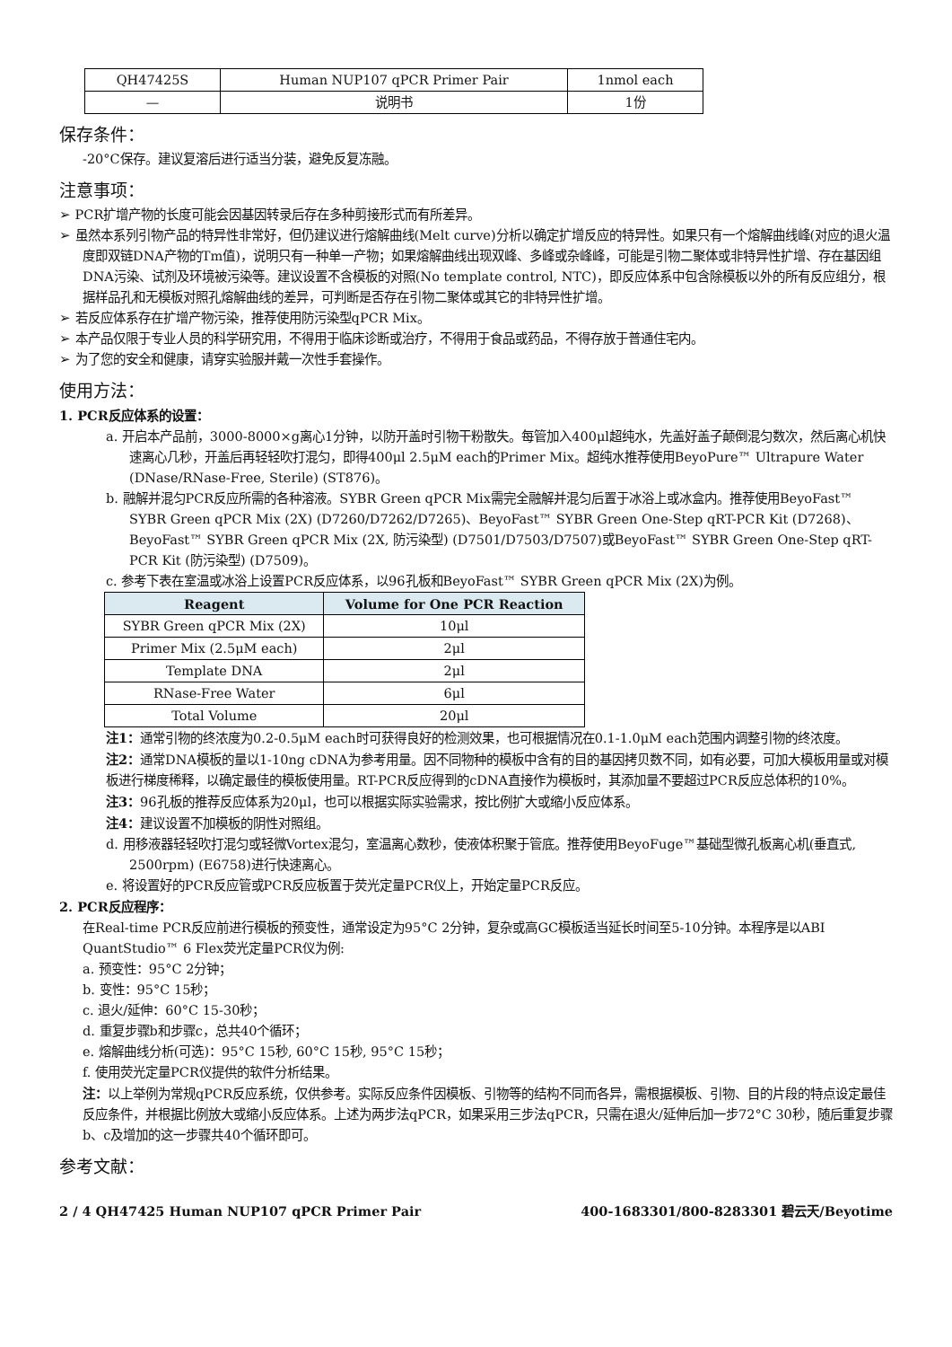| QH47425S | Human NUP107 qPCR Primer Pair | 1nmol each |
| — | 说明书 | 1份 |
保存条件：
-20°C保存。建议复溶后进行适当分装，避免反复冻融。
注意事项：
➢ PCR扩增产物的长度可能会因基因转录后存在多种剪接形式而有所差异。
➢ 虽然本系列引物产品的特异性非常好，但仍建议进行熔解曲线(Melt curve)分析以确定扩增反应的特异性。如果只有一个熔解曲线峰(对应的退火温度即双链DNA产物的Tm值)，说明只有一种单一产物；如果熔解曲线出现双峰、多峰或杂峰峰，可能是引物二聚体或非特异性扩增、存在基因组DNA污染、试剂及环境被污染等。建议设置不含模板的对照(No template control, NTC)，即反应体系中包含除模板以外的所有反应组分，根据样品孔和无模板对照孔熔解曲线的差异，可判断是否存在引物二聚体或其它的非特异性扩增。
➢ 若反应体系存在扩增产物污染，推荐使用防污染型qPCR Mix。
➢ 本产品仅限于专业人员的科学研究用，不得用于临床诊断或治疗，不得用于食品或药品，不得存放于普通住宅内。
➢ 为了您的安全和健康，请穿实验服并戴一次性手套操作。
使用方法：
1. PCR反应体系的设置：
a. 开启本产品前，3000-8000×g离心1分钟，以防开盖时引物干粉散失。每管加入400μl超纯水，先盖好盖子颠倒混匀数次，然后离心机快速离心几秒，开盖后再轻轻吹打混匀，即得400μl 2.5μM each的Primer Mix。超纯水推荐使用BeyoPure™ Ultrapure Water (DNase/RNase-Free, Sterile) (ST876)。
b. 融解并混匀PCR反应所需的各种溶液。SYBR Green qPCR Mix需完全融解并混匀后置于冰浴上或冰盒内。推荐使用BeyoFast™ SYBR Green qPCR Mix (2X) (D7260/D7262/D7265)、BeyoFast™ SYBR Green One-Step qRT-PCR Kit (D7268)、BeyoFast™ SYBR Green qPCR Mix (2X, 防污染型) (D7501/D7503/D7507)或BeyoFast™ SYBR Green One-Step qRT-PCR Kit (防污染型) (D7509)。
c. 参考下表在室温或冰浴上设置PCR反应体系，以96孔板和BeyoFast™ SYBR Green qPCR Mix (2X)为例。
| Reagent | Volume for One PCR Reaction |
| --- | --- |
| SYBR Green qPCR Mix (2X) | 10μl |
| Primer Mix (2.5μM each) | 2μl |
| Template DNA | 2μl |
| RNase-Free Water | 6μl |
| Total Volume | 20μl |
注1：通常引物的终浓度为0.2-0.5μM each时可获得良好的检测效果，也可根据情况在0.1-1.0μM each范围内调整引物的终浓度。
注2：通常DNA模板的量以1-10ng cDNA为参考用量。因不同物种的模板中含有的目的基因拷贝数不同，如有必要，可加大模板用量或对模板进行梯度稀释，以确定最佳的模板使用量。RT-PCR反应得到的cDNA直接作为模板时，其添加量不要超过PCR反应总体积的10%。
注3：96孔板的推荐反应体系为20μl，也可以根据实际实验需求，按比例扩大或缩小反应体系。
注4：建议设置不加模板的阴性对照组。
d. 用移液器轻轻吹打混匀或轻微Vortex混匀，室温离心数秒，使液体积聚于管底。推荐使用BeyoFuge™基础型微孔板离心机(垂直式, 2500rpm) (E6758)进行快速离心。
e. 将设置好的PCR反应管或PCR反应板置于荧光定量PCR仪上，开始定量PCR反应。
2. PCR反应程序：
在Real-time PCR反应前进行模板的预变性，通常设定为95°C 2分钟，复杂或高GC模板适当延长时间至5-10分钟。本程序是以ABI QuantStudio™ 6 Flex荧光定量PCR仪为例:
a. 预变性：95°C 2分钟；
b. 变性：95°C 15秒；
c. 退火/延伸：60°C 15-30秒；
d. 重复步骤b和步骤c，总共40个循环；
e. 熔解曲线分析(可选)：95°C 15秒, 60°C 15秒, 95°C 15秒；
f. 使用荧光定量PCR仪提供的软件分析结果。
注：以上举例为常规qPCR反应系统，仅供参考。实际反应条件因模板、引物等的结构不同而各异，需根据模板、引物、目的片段的特点设定最佳反应条件，并根据比例放大或缩小反应体系。上述为两步法qPCR，如果采用三步法qPCR，只需在退火/延伸后加一步72°C 30秒，随后重复步骤b、c及增加的这一步骤共40个循环即可。
参考文献：
2 / 4 QH47425 Human NUP107 qPCR Primer Pair 400-1683301/800-8283301 碧云天/Beyotime